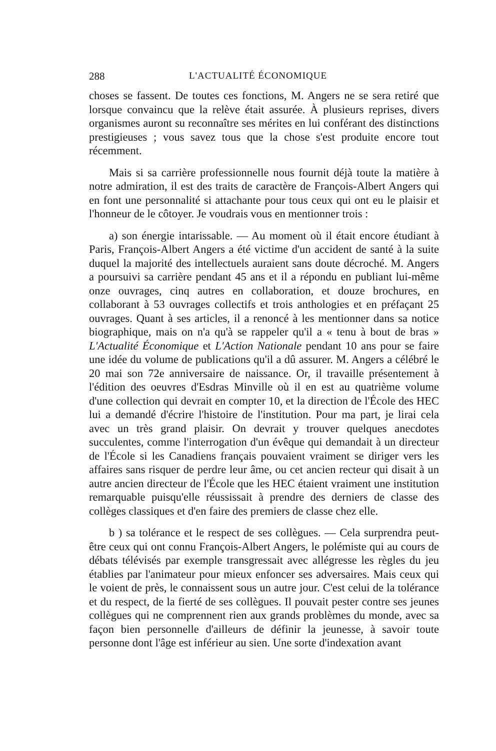288 L'ACTUALITÉ ÉCONOMIQUE
choses se fassent. De toutes ces fonctions, M. Angers ne se sera retiré que lorsque convaincu que la relève était assurée. À plusieurs reprises, divers organismes auront su reconnaître ses mérites en lui conférant des distinctions prestigieuses ; vous savez tous que la chose s'est produite encore tout récemment.
Mais si sa carrière professionnelle nous fournit déjà toute la matière à notre admiration, il est des traits de caractère de François-Albert Angers qui en font une personnalité si attachante pour tous ceux qui ont eu le plaisir et l'honneur de le côtoyer. Je voudrais vous en mentionner trois :
a) son énergie intarissable. — Au moment où il était encore étudiant à Paris, François-Albert Angers a été victime d'un accident de santé à la suite duquel la majorité des intellectuels auraient sans doute décroché. M. Angers a poursuivi sa carrière pendant 45 ans et il a répondu en publiant lui-même onze ouvrages, cinq autres en collaboration, et douze brochures, en collaborant à 53 ouvrages collectifs et trois anthologies et en préfaçant 25 ouvrages. Quant à ses articles, il a renoncé à les mentionner dans sa notice biographique, mais on n'a qu'à se rappeler qu'il a « tenu à bout de bras » L'Actualité Économique et L'Action Nationale pendant 10 ans pour se faire une idée du volume de publications qu'il a dû assurer. M. Angers a célébré le 20 mai son 72e anniversaire de naissance. Or, il travaille présentement à l'édition des oeuvres d'Esdras Minville où il en est au quatrième volume d'une collection qui devrait en compter 10, et la direction de l'École des HEC lui a demandé d'écrire l'histoire de l'institution. Pour ma part, je lirai cela avec un très grand plaisir. On devrait y trouver quelques anecdotes succulentes, comme l'interrogation d'un évêque qui demandait à un directeur de l'École si les Canadiens français pouvaient vraiment se diriger vers les affaires sans risquer de perdre leur âme, ou cet ancien recteur qui disait à un autre ancien directeur de l'École que les HEC étaient vraiment une institution remarquable puisqu'elle réussissait à prendre des derniers de classe des collèges classiques et d'en faire des premiers de classe chez elle.
b ) sa tolérance et le respect de ses collègues. — Cela surprendra peut-être ceux qui ont connu François-Albert Angers, le polémiste qui au cours de débats télévisés par exemple transgressait avec allégresse les règles du jeu établies par l'animateur pour mieux enfoncer ses adversaires. Mais ceux qui le voient de près, le connaissent sous un autre jour. C'est celui de la tolérance et du respect, de la fierté de ses collègues. Il pouvait pester contre ses jeunes collègues qui ne comprennent rien aux grands problèmes du monde, avec sa façon bien personnelle d'ailleurs de définir la jeunesse, à savoir toute personne dont l'âge est inférieur au sien. Une sorte d'indexation avant